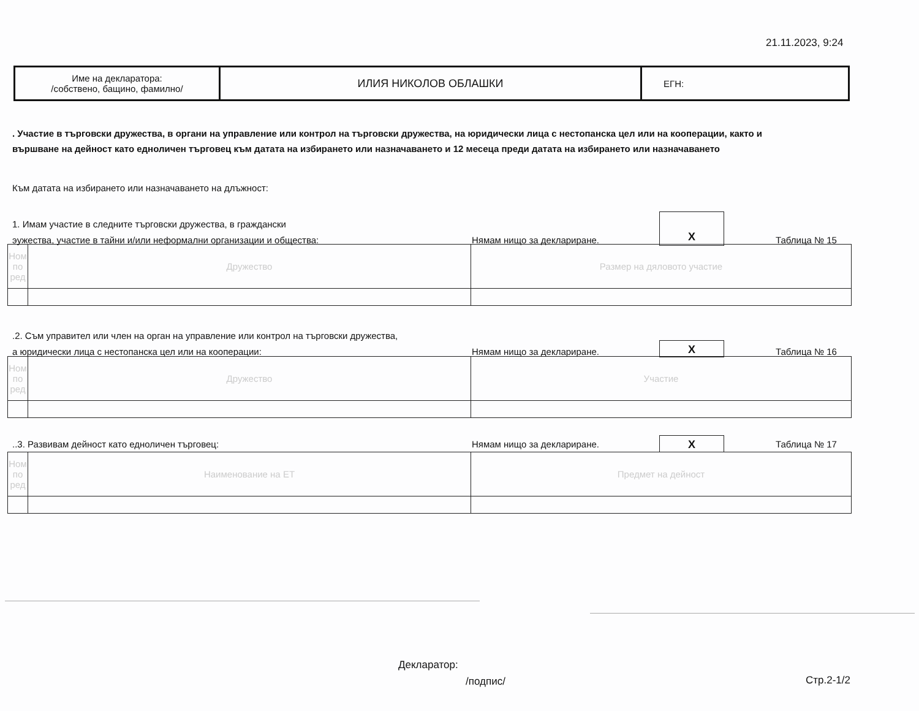21.11.2023, 9:24
| Име на декларатора: /собствено, бащино, фамилно/ | ИЛИЯ НИКОЛОВ ОБЛАШКИ | ЕГН: |
. Участие в търговски дружества, в органи на управление или контрол на търговски дружества, на юридически лица с нестопанска цел или на кооперации, както и
вършване на дейност като едноличен търговец към датата на избирането или назначаването и 12 месеца преди датата на избирането или назначаването
Към датата на избирането или назначаването на длъжност:
1. Имам участие в следните търговски дружества, в граждански
эужества, участие в тайни и/или неформални организации и общества:
Нямам нищо за деклариране. Таблица № 15
X
| Ном по ред | Дружество | Размер на дяловото участие |
.2. Съм управител или член на орган на управление или контрол на търговски дружества,
а юридически лица с нестопанска цел или на кооперации:
Нямам нищо за деклариране. Таблица № 16
X
| Ном по ред | Дружество | Участие |
..3. Развивам дейност като едноличен търговец: Нямам нищо за деклариране. Таблица № 17
X
| Ном по ред | Наименование на ЕТ | Предмет на дейност |
Декларатор:
/подпис/ Стр.2-1/2